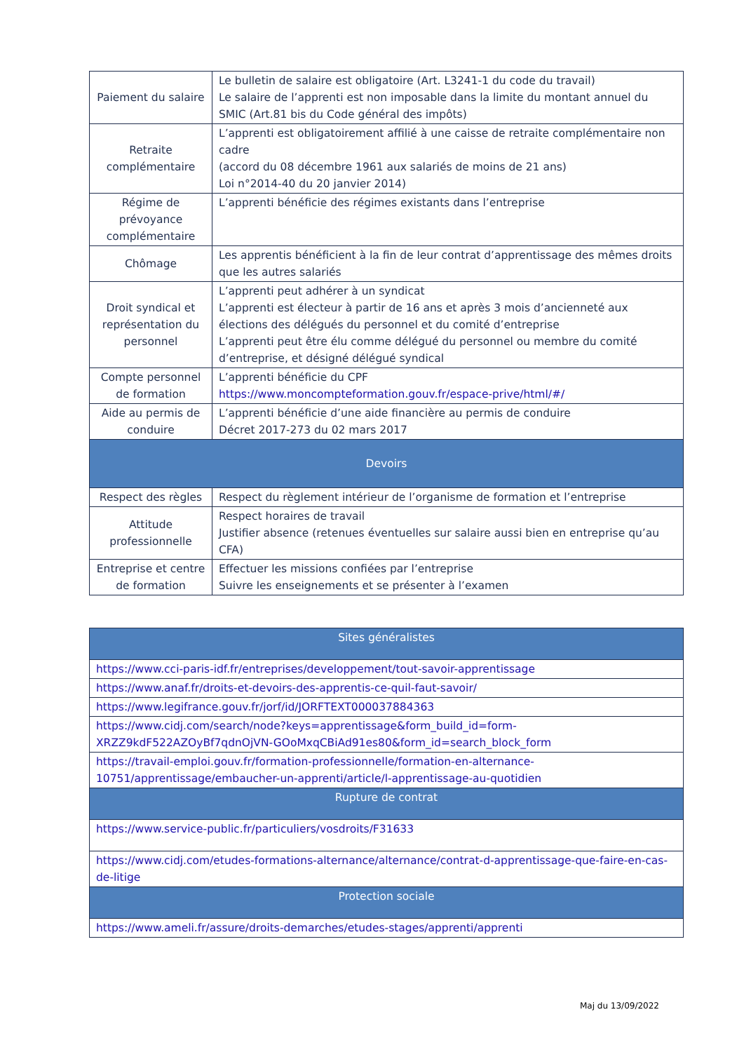| Paiement du salaire | Le bulletin de salaire est obligatoire (Art. L3241-1 du code du travail) Le salaire de l’apprenti est non imposable dans la limite du montant annuel du SMIC (Art.81 bis du Code général des impôts) |
| Retraite complémentaire | L’apprenti est obligatoirement affilié à une caisse de retraite complémentaire non cadre (accord du 08 décembre 1961 aux salariés de moins de 21 ans) Loi n°2014-40 du 20 janvier 2014) |
| Régime de prévoyance complémentaire | L’apprenti bénéficie des régimes existants dans l’entreprise |
| Chômage | Les apprentis bénéficient à la fin de leur contrat d’apprentissage des mêmes droits que les autres salariés |
| Droit syndical et représentation du personnel | L’apprenti peut adhérer à un syndicat L’apprenti est électeur à partir de 16 ans et après 3 mois d’ancienneté aux élections des délégués du personnel et du comité d’entreprise L’apprenti peut être élu comme délégué du personnel ou membre du comité d’entreprise, et désigné délégué syndical |
| Compte personnel de formation | L’apprenti bénéficie du CPF https://www.moncompteformation.gouv.fr/espace-prive/html/#/ |
| Aide au permis de conduire | L’apprenti bénéficie d’une aide financière au permis de conduire Décret 2017-273 du 02 mars 2017 |
| Devoirs | |
| Respect des règles | Respect du règlement intérieur de l’organisme de formation et l’entreprise |
| Attitude professionnelle | Respect horaires de travail Justifier absence (retenues éventuelles sur salaire aussi bien en entreprise qu’au CFA) |
| Entreprise et centre de formation | Effectuer les missions confiées par l’entreprise Suivre les enseignements et se présenter à l’examen |
| Sites généralistes |
| --- |
| https://www.cci-paris-idf.fr/entreprises/developpement/tout-savoir-apprentissage |
| https://www.anaf.fr/droits-et-devoirs-des-apprentis-ce-quil-faut-savoir/ |
| https://www.legifrance.gouv.fr/jorf/id/JORFTEXT000037884363 |
| https://www.cidj.com/search/node?keys=apprentissage&form_build_id=form-XRZZ9kdF522AZOyBf7qdnOjVN-GOoMxqCBiAd91es80&form_id=search_block_form |
| https://travail-emploi.gouv.fr/formation-professionnelle/formation-en-alternance-10751/apprentissage/embaucher-un-apprenti/article/l-apprentissage-au-quotidien |
| Rupture de contrat |
| https://www.service-public.fr/particuliers/vosdroits/F31633 |
| https://www.cidj.com/etudes-formations-alternance/alternance/contrat-d-apprentissage-que-faire-en-cas-de-litige |
| Protection sociale |
| https://www.ameli.fr/assure/droits-demarches/etudes-stages/apprenti/apprenti |
Maj du 13/09/2022